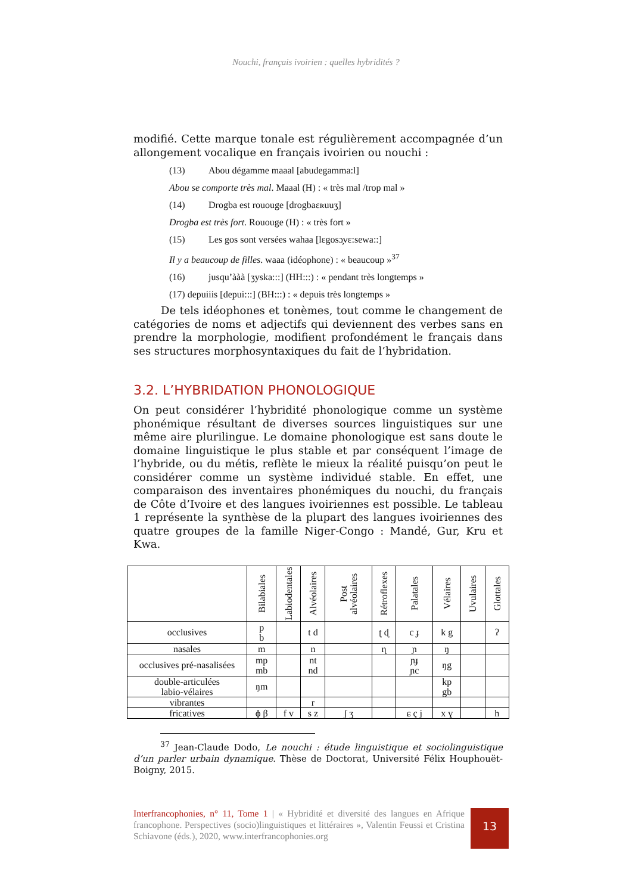Nouchi, français ivoirien : quelles hybridités ?
modifié. Cette marque tonale est régulièrement accompagnée d’un allongement vocalique en français ivoirien ou nouchi :
(13) Abou dégamme maaal [abudegamma:l]
Abou se comporte très mal. Maaal (H) : « très mal /trop mal »
(14) Drogba est rououge [drogbaɛʀuuʒ]
Drogba est très fort. Rououge (H) : « très fort »
(15) Les gos sont versées wahaa [lɛgosɔ̧vɛ:sewa::]
Il y a beaucoup de filles. waaa (idéophone) : « beaucoup »<sup>37</sup>
(16) jusqu’ààà [ʒyska:::] (HH:::) : « pendant très longtemps »
(17) depuiiis [depui:::] (BH:::) : « depuis très longtemps »
De tels idéophones et tonèmes, tout comme le changement de catégories de noms et adjectifs qui deviennent des verbes sans en prendre la morphologie, modifient profondément le français dans ses structures morphosyntaxiques du fait de l’hybridation.
3.2. L’HYBRIDATION PHONOLOGIQUE
On peut considérer l’hybridité phonologique comme un système phonémique résultant de diverses sources linguistiques sur une même aire plurilingue. Le domaine phonologique est sans doute le domaine linguistique le plus stable et par conséquent l’image de l’hybride, ou du métis, reflète le mieux la réalité puisqu’on peut le considérer comme un système individué stable. En effet, une comparaison des inventaires phonémiques du nouchi, du français de Côte d’Ivoire et des langues ivoiriennes est possible. Le tableau 1 représente la synthèse de la plupart des langues ivoiriennes des quatre groupes de la famille Niger-Congo : Mandé, Gur, Kru et Kwa.
| | Bilabiales | Labiodentales | Alvéolaires | Post alvéolaires | Rétroflexes | Palatales | Vélaires | Uvulaires | Glottales |
| --- | --- | --- | --- | --- | --- | --- | --- | --- | --- |
| occlusives | p b | | t d | | ʈ ɖ | c ɟ | k g | | ʔ |
| nasales | m | | n | | ɳ | ɲ | ŋ | | |
| occlusives pré-nasalisées | mp mb | | nt nd | | | ɲɟ ɲc | ŋg | | |
| double-articulées labio-vélaires | ŋm | | | | | | kp gb | | |
| vibrantes | | | r | | | | | | |
| fricatives | ɸ β | f v | s z | ʃ ʒ | | ɕ ç j | x ɣ | | h |
<sup>37</sup> Jean-Claude Dodo, Le nouchi : étude linguistique et sociolinguistique d’un parler urbain dynamique. Thèse de Doctorat, Université Félix Houphouët-Boigny, 2015.
Interfrancophonies, n° 11, Tome 1 | « Hybridité et diversité des langues en Afrique francophone. Perspectives (socio)linguistiques et littéraires », Valentin Feussi et Cristina Schiavone (éds.), 2020, www.interfrancophonies.org
13